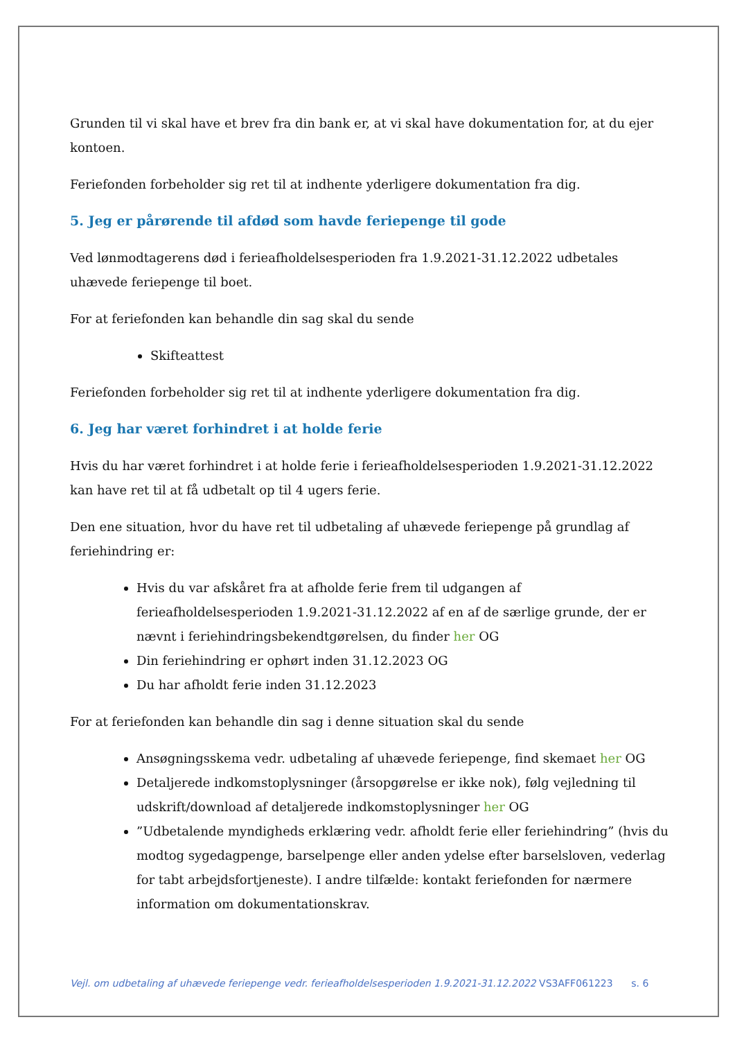Grunden til vi skal have et brev fra din bank er, at vi skal have dokumentation for, at du ejer kontoen.
Feriefonden forbeholder sig ret til at indhente yderligere dokumentation fra dig.
5. Jeg er pårørende til afdød som havde feriepenge til gode
Ved lønmodtagerens død i ferieafholdelsesperioden fra 1.9.2021-31.12.2022 udbetales uhævede feriepenge til boet.
For at feriefonden kan behandle din sag skal du sende
Skifteattest
Feriefonden forbeholder sig ret til at indhente yderligere dokumentation fra dig.
6. Jeg har været forhindret i at holde ferie
Hvis du har været forhindret i at holde ferie i ferieafholdelsesperioden 1.9.2021-31.12.2022 kan have ret til at få udbetalt op til 4 ugers ferie.
Den ene situation, hvor du have ret til udbetaling af uhævede feriepenge på grundlag af feriehindring er:
Hvis du var afskåret fra at afholde ferie frem til udgangen af ferieafholdelsesperioden 1.9.2021-31.12.2022 af en af de særlige grunde, der er nævnt i feriehindringsbekendtgørelsen, du finder her OG
Din feriehindring er ophørt inden 31.12.2023 OG
Du har afholdt ferie inden 31.12.2023
For at feriefonden kan behandle din sag i denne situation skal du sende
Ansøgningsskema vedr. udbetaling af uhævede feriepenge, find skemaet her OG
Detaljerede indkomstoplysninger (årsopgørelse er ikke nok), følg vejledning til udskrift/download af detaljerede indkomstoplysninger her OG
”Udbetalende myndigheds erklæring vedr. afholdt ferie eller feriehindring” (hvis du modtog sygedagpenge, barselpenge eller anden ydelse efter barselsloven, vederlag for tabt arbejdsfortjeneste). I andre tilfælde: kontakt feriefonden for nærmere information om dokumentationskrav.
Vejl. om udbetaling af uhævede feriepenge vedr. ferieafholdelsesperioden 1.9.2021-31.12.2022 VS3AFF061223 s. 6